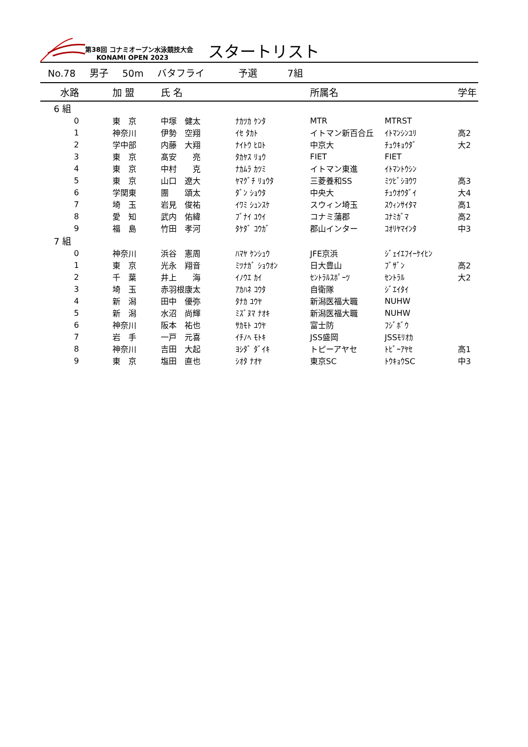第38回 コナミオープン水泳競技大会
KONAMI OPEN 2023
スタートリスト
No.78 男子 50m バタフライ 予選 7組
| 水路 | 加 盟 | 氏 名 | | 所属名 | | 学年 |
| --- | --- | --- | --- | --- | --- | --- |
| 6 組 | | | | | | |
| 0 | 東 京 | 中塚 健太 | ﾅｶﾂｶ ｹﾝﾀ | MTR | MTRST | |
| 1 | 神奈川 | 伊勢 空翔 | ｲｾ ﾀｶﾄ | イトマン新百合丘 | ｲﾄﾏﾝｼﾝﾕﾘ | 高2 |
| 2 | 学中部 | 内藤 大翔 | ﾅｲﾄｳ ﾋﾛﾄ | 中京大 | ﾁｭｳｷｮｳﾀﾞ | 大2 |
| 3 | 東 京 | 髙安 亮 | ﾀｶﾔｽ ﾘｮｳ | FIET | FIET | |
| 4 | 東 京 | 中村 克 | ﾅｶﾑﾗ ｶﾂﾐ | イトマン東進 | ｲﾄﾏﾝﾄｳｼﾝ | |
| 5 | 東 京 | 山口 遼大 | ﾔﾏｸﾞﾁ ﾘｮｳﾀ | 三菱養和SS | ﾐﾂﾋﾞｼﾖｳﾜ | 高3 |
| 6 | 学関東 | 團 頌太 | ﾀﾞﾝ ｼｮｳﾀ | 中央大 | ﾁｭｳｵｳﾀﾞｲ | 大4 |
| 7 | 埼 玉 | 岩見 俊祐 | ｲﾜﾐ ｼｭﾝｽｹ | スウィン埼玉 | ｽｳｨﾝｻｲﾀﾏ | 高1 |
| 8 | 愛 知 | 武内 佑緯 | ﾌﾞﾅｲ ﾕｳｲ | コナミ蒲郡 | ｺﾅﾐｶﾞﾏ | 高2 |
| 9 | 福 島 | 竹田 孝河 | ﾀｹﾀﾞ ｺｳｶﾞ | 郡山インター | ｺｵﾘﾔﾏｲﾝﾀ | 中3 |
| 7 組 | | | | | | |
| 0 | 神奈川 | 浜谷 憲周 | ﾊﾏﾔ ｹﾝｼｭｳ | JFE京浜 | ｼﾞｪｲｴﾌｲｰｹｲﾋﾝ | |
| 1 | 東 京 | 光永 翔音 | ﾐﾂﾅｶﾞ ｼｮｳｵﾝ | 日大豊山 | ﾌﾞｻﾞﾝ | 高2 |
| 2 | 千 葉 | 井上 海 | ｲﾉｳｴ ｶｲ | ｾﾝﾄﾗﾙｽﾎﾟｰﾂ | ｾﾝﾄﾗﾙ | 大2 |
| 3 | 埼 玉 | 赤羽根康太 | ｱｶﾊﾈ ｺｳﾀ | 自衛隊 | ｼﾞｴｲﾀｲ | |
| 4 | 新 潟 | 田中 優弥 | ﾀﾅｶ ﾕｳﾔ | 新潟医福大職 | NUHW | |
| 5 | 新 潟 | 水沼 尚輝 | ﾐｽﾞﾇﾏ ﾅｵｷ | 新潟医福大職 | NUHW | |
| 6 | 神奈川 | 阪本 祐也 | ｻｶﾓﾄ ﾕｳﾔ | 富士防 | ﾌｼﾞﾎﾞｳ | |
| 7 | 岩 手 | 一戸 元喜 | ｲﾁﾉﾍ ﾓﾄｷ | JSS盛岡 | JSSﾓﾘｵｶ | |
| 8 | 神奈川 | 吉田 大起 | ﾖｼﾀﾞ ﾀﾞｲｷ | トピーアヤセ | ﾄﾋﾟｰｱﾔｾ | 高1 |
| 9 | 東 京 | 塩田 直也 | ｼｵﾀ ﾅｵﾔ | 東京SC | ﾄｳｷｮｳSC | 中3 |